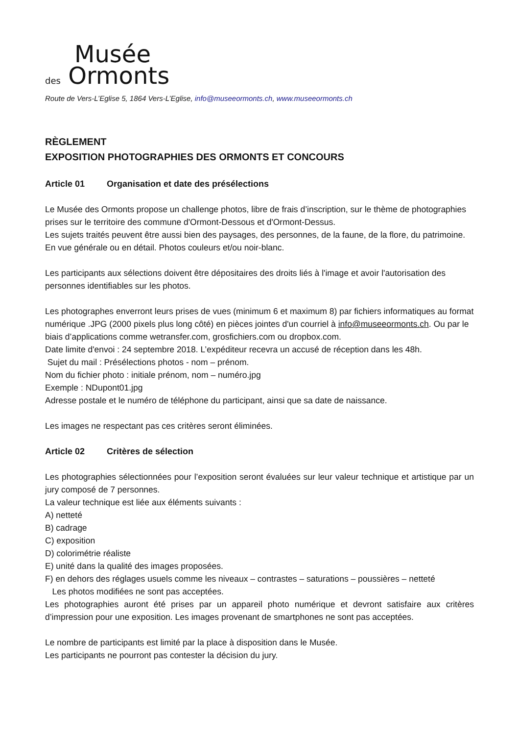Musée
des Ormonts
Route de Vers-L’Eglise 5, 1864 Vers-L’Eglise, info@museeormonts.ch, www.museeormonts.ch
RÈGLEMENT
EXPOSITION PHOTOGRAPHIES DES ORMONTS ET CONCOURS
Article 01 Organisation et date des présélections
Le Musée des Ormonts propose un challenge photos, libre de frais d’inscription, sur le thème de photographies prises sur le territoire des commune d'Ormont-Dessous et d'Ormont-Dessus.
Les sujets traités peuvent être aussi bien des paysages, des personnes, de la faune, de la flore, du patrimoine. En vue générale ou en détail. Photos couleurs et/ou noir-blanc.
Les participants aux sélections doivent être dépositaires des droits liés à l'image et avoir l'autorisation des personnes identifiables sur les photos.
Les photographes enverront leurs prises de vues (minimum 6 et maximum 8) par fichiers informatiques au format numérique .JPG (2000 pixels plus long côté) en pièces jointes d'un courriel à info@museeormonts.ch. Ou par le biais d’applications comme wetransfer.com, grosfichiers.com ou dropbox.com.
Date limite d'envoi : 24 septembre 2018. L’expéditeur recevra un accusé de réception dans les 48h.
Sujet du mail : Présélections photos - nom – prénom.
Nom du fichier photo : initiale prénom, nom – numéro.jpg
Exemple : NDupont01.jpg
Adresse postale et le numéro de téléphone du participant, ainsi que sa date de naissance.
Les images ne respectant pas ces critères seront éliminées.
Article 02 Critères de sélection
Les photographies sélectionnées pour l’exposition seront évaluées sur leur valeur technique et artistique par un jury composé de 7 personnes.
La valeur technique est liée aux éléments suivants :
A) netteté
B) cadrage
C) exposition
D) colorimétrie réaliste
E) unité dans la qualité des images proposées.
F) en dehors des réglages usuels comme les niveaux – contrastes – saturations – poussières – netteté
Les photos modifiées ne sont pas acceptées.
Les photographies auront été prises par un appareil photo numérique et devront satisfaire aux critères d’impression pour une exposition. Les images provenant de smartphones ne sont pas acceptées.
Le nombre de participants est limité par la place à disposition dans le Musée.
Les participants ne pourront pas contester la décision du jury.